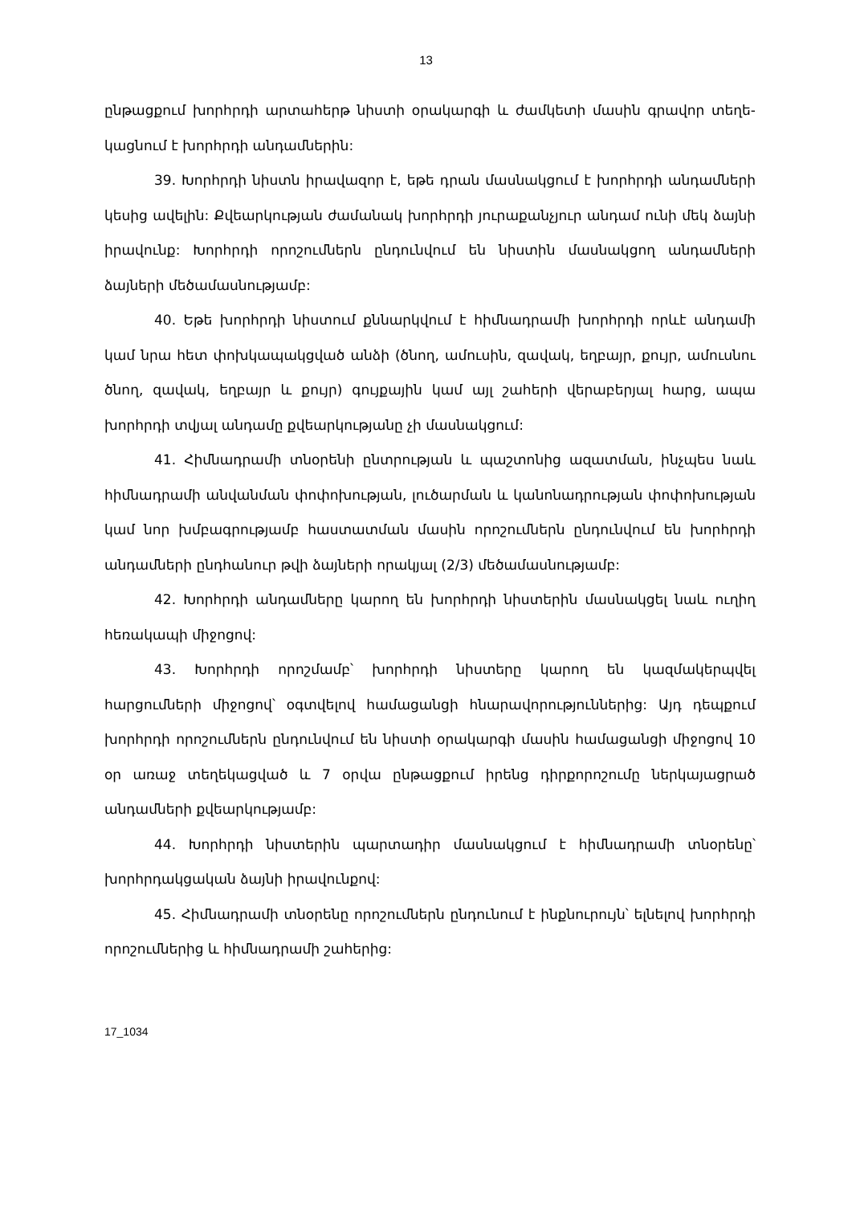13
ընթացքում խորհրդի արտահերթ նիստի օրակարգի և ժամկետի մասին գրավոր տեղե­կացնում է խորհրդի անդամներին:
39. Խորհրդի նիստն իրավազոր է, եթե դրան մասնակցում է խորհրդի անդամ­ների կեսից ավելին: Քվեարկության ժամանակ խորհրդի յուրաքանչյուր անդամ ունի մեկ ձայնի իրավունք: Խորհրդի որոշումներն ընդունվում են նիստին մասնակցող անդամների ձայների մեծամասնությամբ:
40. Եթե խորհրդի նիստում քննարկվում է հիմնադրամի խորհրդի որևէ անդամի կամ նրա հետ փոխկապակցված անձի (ծնող, ամուսին, զավակ, եղբայր, քույր, ամուսնու ծնող, զավակ, եղբայր և քույր) գույքային կամ այլ շահերի վերաբերյալ հարց, ապա խորհրդի տվյալ անդամը քվեարկությանը չի մասնակցում:
41. Հիմնադրամի տնօրենի ընտրության և պաշտոնից ազատման, ինչպես նաև հիմնադրամի անվանման փոփոխության, լուծարման և կանոնադրության փոփոխության կամ նոր խմբագրությամբ հաստատման մասին որոշումներն ընդունվում են խորհրդի անդամների ընդհանուր թվի ձայների որակյալ (2/3) մեծամասնությամբ:
42. Խորհրդի անդամները կարող են խորհրդի նիստերին մասնակցել նաև ուղիղ հեռակապի միջոցով:
43. Խորհրդի որոշմամբ՝ խորհրդի նիստերը կարող են կազմակերպվել հարցումների միջոցով՝ օգտվելով համացանցի հնարավորություններից: Այդ դեպքում խորհրդի որոշում­ներն ընդունվում են նիստի օրակարգի մասին համացանցի միջոցով 10 օր առաջ տեղեկաց­ված և 7 օրվա ընթացքում իրենց դիրքորոշումը ներկայացրած անդամների քվեարկությամբ:
44. Խորհրդի նիստերին պարտադիր մասնակցում է հիմնադրամի տնօրենը՝ խորհրդակցական ձայնի իրավունքով:
45. Հիմնադրամի տնօրենը որոշումներն ընդունում է ինքնուրույն՝ ելնելով խորհրդի որոշումներից և հիմնադրամի շահերից:
17_1034